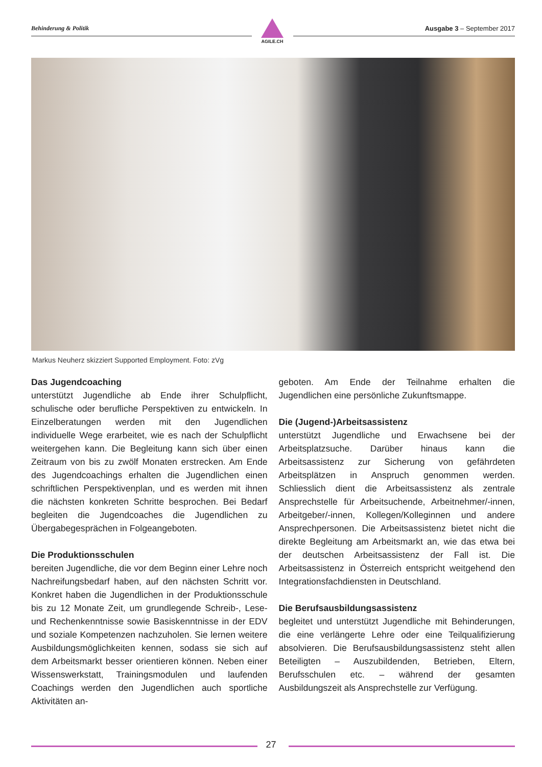Behinderung & Politik
AGILE.CH
Ausgabe 3 – September 2017
Markus Neuherz skizziert Supported Employment. Foto: zVg
Das Jugendcoaching
unterstützt Jugendliche ab Ende ihrer Schulpflicht, schulische oder berufliche Perspektiven zu entwickeln. In Einzelberatungen werden mit den Jugendlichen individuelle Wege erarbeitet, wie es nach der Schulpflicht weitergehen kann. Die Begleitung kann sich über einen Zeitraum von bis zu zwölf Monaten erstrecken. Am Ende des Jugendcoachings erhalten die Jugendlichen einen schriftlichen Perspektivenplan, und es werden mit ihnen die nächsten konkreten Schritte besprochen. Bei Bedarf begleiten die Jugendcoaches die Jugendlichen zu Übergabegesprächen in Folgeangeboten.
Die Produktionsschulen
bereiten Jugendliche, die vor dem Beginn einer Lehre noch Nachreifungsbedarf haben, auf den nächsten Schritt vor. Konkret haben die Jugendlichen in der Produktionsschule bis zu 12 Monate Zeit, um grundlegende Schreib-, Lese- und Rechenkenntnisse sowie Basiskenntnisse in der EDV und soziale Kompetenzen nachzuholen. Sie lernen weitere Ausbildungsmöglichkeiten kennen, sodass sie sich auf dem Arbeitsmarkt besser orientieren können. Neben einer Wissenswerkstatt, Trainingsmodulen und laufenden Coachings werden den Jugendlichen auch sportliche Aktivitäten an-
geboten. Am Ende der Teilnahme erhalten die Jugendlichen eine persönliche Zukunftsmappe.
Die (Jugend-)Arbeitsassistenz
unterstützt Jugendliche und Erwachsene bei der Arbeitsplatzsuche. Darüber hinaus kann die Arbeitsassistenz zur Sicherung von gefährdeten Arbeitsplätzen in Anspruch genommen werden. Schliesslich dient die Arbeitsassistenz als zentrale Ansprechstelle für Arbeitsuchende, Arbeitnehmer/-innen, Arbeitgeber/-innen, Kollegen/Kolleginnen und andere Ansprechpersonen. Die Arbeitsassistenz bietet nicht die direkte Begleitung am Arbeitsmarkt an, wie das etwa bei der deutschen Arbeitsassistenz der Fall ist. Die Arbeitsassistenz in Österreich entspricht weitgehend den Integrationsfachdiensten in Deutschland.
Die Berufsausbildungsassistenz
begleitet und unterstützt Jugendliche mit Behinderungen, die eine verlängerte Lehre oder eine Teilqualifizierung absolvieren. Die Berufsausbildungsassistenz steht allen Beteiligten – Auszubildenden, Betrieben, Eltern, Berufsschulen etc. – während der gesamten Ausbildungszeit als Ansprechstelle zur Verfügung.
27